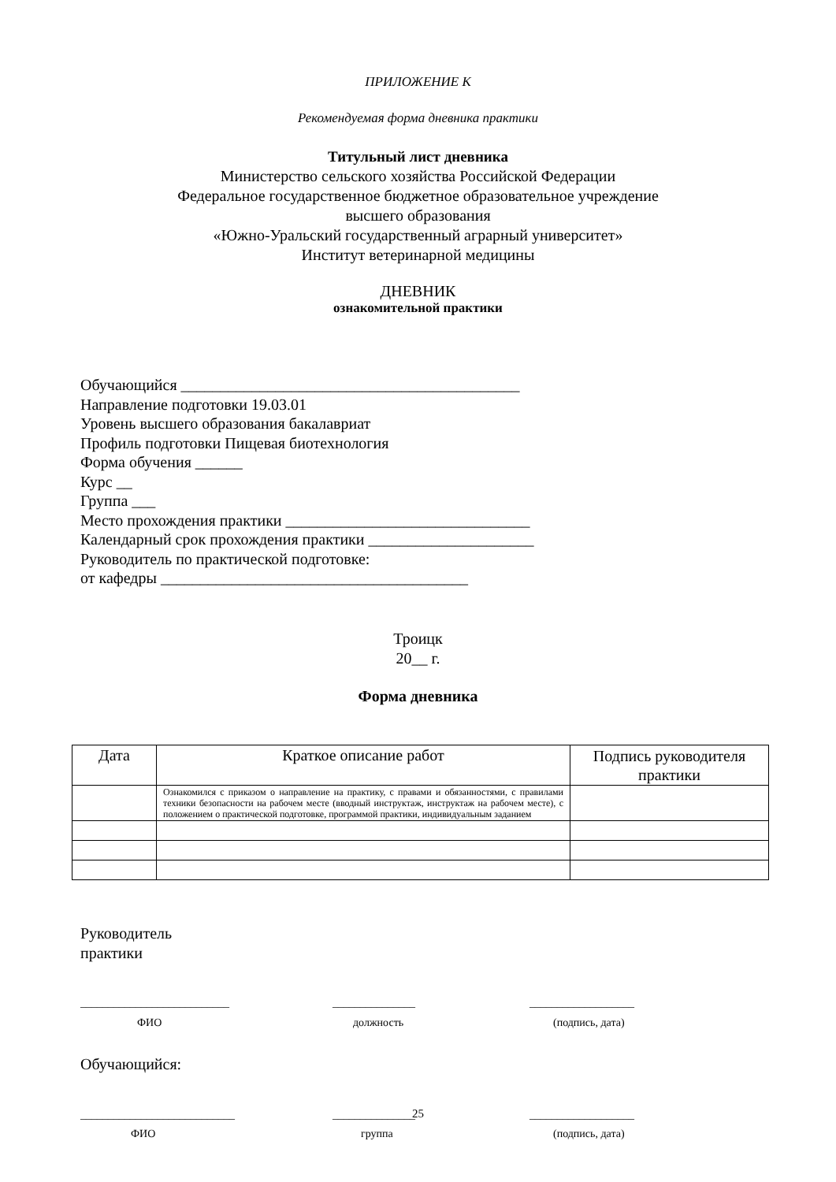ПРИЛОЖЕНИЕ К
Рекомендуемая форма дневника практики
Титульный лист дневника
Министерство сельского хозяйства Российской Федерации
Федеральное государственное бюджетное образовательное учреждение
высшего образования
«Южно-Уральский государственный аграрный университет»
Институт ветеринарной медицины
ДНЕВНИК
ознакомительной практики
Обучающийся ___________________________________________
Направление подготовки 19.03.01
Уровень высшего образования бакалавриат
Профиль подготовки Пищевая биотехнология
Форма обучения ______
Курс __
Группа ___
Место прохождения практики _______________________________
Календарный срок прохождения практики _____________________
Руководитель по практической подготовке:
от кафедры _______________________________________
Троицк
20__ г.
Форма дневника
| Дата | Краткое описание работ | Подпись руководителя практики |
| | Ознакомился с приказом о направление на практику, с правами и обязанностями, с правилами техники безопасности на рабочем месте (вводный инструктаж, инструктаж на рабочем месте), с положением о практической подготовке, программой практики, индивидуальным заданием | |
Руководитель
практики
___________________________
ФИО
_______________
должность
___________________
(подпись, дата)
Обучающийся:
____________________________
ФИО
_______________
группа
___________________
(подпись, дата)
25